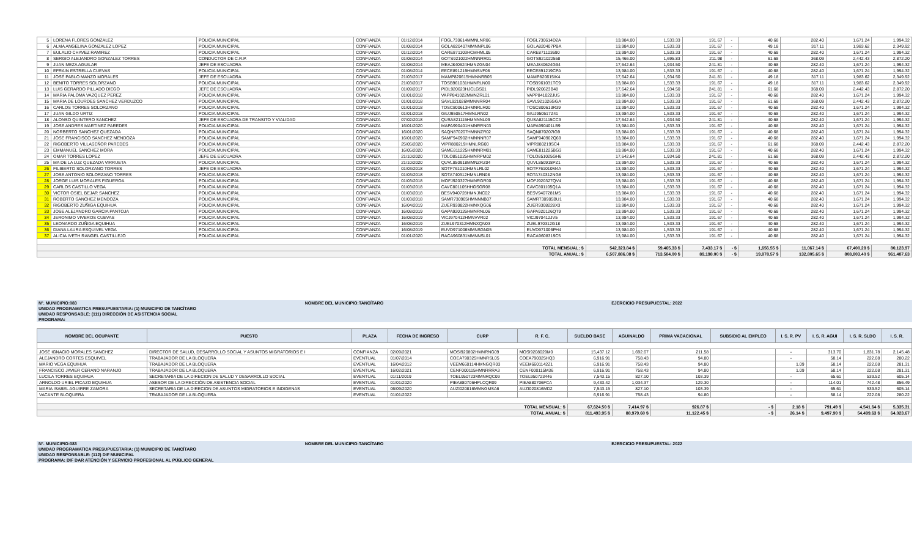| 5 | LORENA FLORES GONZALEZ | POLICIA MUNICIPAL | CONFIANZA | 01/12/2014 | FOGL730614MMNLNR06 | FOGL730614D2A | 13,984.00 | 1,533.33 | 191.67 | - | 40.68 | 282.40 | 1,671.24 | 1,994.32 |
| 6 | ALMA ANGELINA GONZALEZ LOPEZ | POLICIA MUNICIPAL | CONFIANZA | 01/08/2014 | GOLA820407MMNNPL06 | GOLA820407PBA | 13,984.00 | 1,533.33 | 191.67 | - | 49.18 | 317.11 | 1,983.62 | 2,349.92 |
| 7 | EULALIO CHAVEZ RAMIREZ | POLICIA MUNICIPAL | CONFIANZA | 01/12/2014 | CARE871103HCMHML05 | CARE871103690 | 13,984.00 | 1,533.33 | 191.67 | - | 40.68 | 282.40 | 1,671.24 | 1,994.32 |
| 8 | SERGIO ALEJANDRO GONZALEZ TORRES | CONDUCTOR DE C.R.P. | CONFIANZA | 01/08/2014 | GOTS921022HMNNRR01 | GOTS921022558 | 15,466.00 | 1,695.83 | 211.98 | - | 61.68 | 368.09 | 2,442.43 | 2,872.20 |
| 9 | JUAN MEZA AGUILAR | JEFE DE ESCUADRA | CONFIANZA | 01/08/2014 | MEAJ840624HMNZGN04 | MEAJ840624G94 | 17,642.64 | 1,934.50 | 241.81 | - | 40.68 | 282.40 | 1,671.24 | 1,994.32 |
| 10 | EFRAIN ESTRELLA CUEVAS | POLICIA MUNICIPAL | CONFIANZA | 01/08/2014 | EECE891219HMNSVF08 | EECE891219CPA | 13,984.00 | 1,533.33 | 191.67 | - | 40.68 | 282.40 | 1,671.24 | 1,994.32 |
| 11 | JOSÉ PABLO MANZO MORALES | JEFE DE ESCUADRA | CONFIANZA | 21/03/2017 | MAMP820615HMNNRB05 | MAMP820615IK4 | 17,642.64 | 1,934.50 | 241.81 | - | 49.18 | 317.11 | 1,983.62 | 2,349.92 |
| 12 | BENITO TORRES SOLORZANO | POLICIA MUNICIPAL | CONFIANZA | 21/03/2017 | TOSB961031HMNRLN00 | TOSB961031TC9 | 13,984.00 | 1,533.33 | 191.67 | - | 49.18 | 317.11 | 1,983.62 | 2,349.92 |
| 13 | LUIS GERARDO PILLADO DIEGO | JEFE DE ESCUADRA | CONFIANZA | 01/09/2017 | PIDL920623HJCLGS01 | PIDL920623B48 | 17,642.64 | 1,934.50 | 241.81 | - | 61.68 | 368.09 | 2,442.43 | 2,872.20 |
| 14 | MARIA PALOMA VAZQUEZ PEREZ | POLICIA MUNICIPAL | CONFIANZA | 01/01/2018 | VAPP841022MMNZRL01 | VAPP841022JU5 | 13,984.00 | 1,533.33 | 191.67 | - | 40.68 | 282.40 | 1,671.24 | 1,994.32 |
| 15 | MARIA DE LOURDES SANCHEZ VERDUZCO | POLICIA MUNICIPAL | CONFIANZA | 01/01/2018 | SAVL921026MMNNRR04 | SAVL921026GGA | 13,984.00 | 1,533.33 | 191.67 | - | 61.68 | 368.09 | 2,442.43 | 2,872.20 |
| 16 | CARLOS TORRES SOLORZANO | POLICIA MUNICIPAL | CONFIANZA | 01/01/2018 | TOSC800613HMNRLR00 | TOSC800613R39 | 13,984.00 | 1,533.33 | 191.67 | - | 40.68 | 282.40 | 1,671.24 | 1,994.32 |
| 17 | JUAN GILDO URTIZ | POLICIA MUNICIPAL | CONFIANZA | 01/01/2018 | GIUJ950517HMNLRN02 | GIUJ950517Z41 | 13,984.00 | 1,533.33 | 191.67 | - | 40.68 | 282.40 | 1,671.24 | 1,994.32 |
| 18 | ALONSO QUINTERO SANCHEZ | JEFE DE ESCUADRA DE TRANSITO Y VIALIDAD | CONFIANZA | 07/02/2018 | QUSA821115HMNNNL09 | QUSA821115CC3 | 17,642.64 | 1,934.50 | 241.81 | - | 40.68 | 282.40 | 1,671.24 | 1,994.32 |
| 19 | JOSE ANDRES MARTINEZ PAREDES | POLICIA MUNICIPAL | CONFIANZA | 16/01/2020 | MAPA990401HMNRRN03 | MAPA990401LB9 | 13,984.00 | 1,533.33 | 191.67 | - | 40.68 | 282.40 | 1,671.24 | 1,994.32 |
| 20 | NORBERTO SANCHEZ QUEZADA | POLICIA MUNICIPAL | CONFIANZA | 16/01/2020 | SAQN870207HMNNZR02 | SAQN870207IG9 | 13,984.00 | 1,533.33 | 191.67 | - | 40.68 | 282.40 | 1,671.24 | 1,994.32 |
| 21 | JOSE FRANCISCO SANCHEZ MENDOZA | POLICIA MUNICIPAL | CONFIANZA | 16/01/2020 | SAMF940902HMNNNR07 | SAMF940902Q69 | 13,984.00 | 1,533.33 | 191.67 | - | 40.68 | 282.40 | 1,671.24 | 1,994.32 |
| 22 | RIGOBERTO VILLASEÑOR PAREDES | POLICIA MUNICIPAL | CONFIANZA | 25/05/2020 | VIPR880219HMNLRG00 | VIPR880219SC4 | 13,984.00 | 1,533.33 | 191.67 | - | 61.68 | 368.09 | 2,442.43 | 2,872.20 |
| 23 | EMMANUEL SANCHEZ MORA | POLICIA MUNICIPAL | CONFIANZA | 16/05/2020 | SAME811225HMNNRM01 | SAME811225BG3 | 13,984.00 | 1,533.33 | 191.67 | - | 40.68 | 282.40 | 1,671.24 | 1,994.32 |
| 24 | OMAR TORRES LOPEZ | JEFE DE ESCUADRA | CONFIANZA | 21/10/2020 | TOLO851025HMNRPM02 | TOLO851025GH6 | 17,642.64 | 1,934.50 | 241.81 | - | 61.68 | 368.09 | 2,442.43 | 2,872.20 |
| 25 | MA DE LA LUZ QUEZADA VIRRUETA | POLICIA MUNICIPAL | CONFIANZA | 21/10/2020 | QUVL850918MMNZRZ04 | QUVL850918PZ1 | 13,984.00 | 1,533.33 | 191.67 | - | 40.68 | 282.40 | 1,671.24 | 1,994.32 |
| 26 | FILIBERTO SOLORZANO TORRES | JEFE DE ESCUADRA | CONFIANZA | 01/03/2018 | SOTF761010HMNLRL02 | SOTF761010M4A | 13,984.00 | 1,533.33 | 191.67 | - | 40.68 | 282.40 | 1,671.24 | 1,994.32 |
| 27 | JOSE ANTONIO SOLORZANO TORRES | POLICIA MUNICIPAL | CONFIANZA | 01/03/2018 | SOTA740312HMNLRN08 | SOTA740312NG8 | 13,984.00 | 1,533.33 | 191.67 | - | 40.68 | 282.40 | 1,671.24 | 1,994.32 |
| 28 | JORGE LUIS MORALES FIGUEROA | POLICIA MUNICIPAL | CONFIANZA | 01/03/2018 | MOFJ920327HMNRGR00 | MOFJ920327QV4 | 13,984.00 | 1,533.33 | 191.67 | - | 40.68 | 282.40 | 1,671.24 | 1,994.32 |
| 29 | CARLOS CASTILLO VEGA | POLICIA MUNICIPAL | CONFIANZA | 01/03/2018 | CAVC801105HHGSGR08 | CAVC801105Q1A | 13,984.00 | 1,533.33 | 191.67 | - | 40.68 | 282.40 | 1,671.24 | 1,994.32 |
| 30 | VICTOR OSIEL BEJAR SANCHEZ | POLICIA MUNICIPAL | CONFIANZA | 01/03/2018 | BESV940728HMNJNC02 | BESV9407281M5 | 13,984.00 | 1,533.33 | 191.67 | - | 40.68 | 282.40 | 1,671.24 | 1,994.32 |
| 31 | ROBERTO SANCHEZ MENDOZA | POLICIA MUNICIPAL | CONFIANZA | 01/03/2018 | SAMR730905HMNNNB07 | SAMR730905BU1 | 13,984.00 | 1,533.33 | 191.67 | - | 40.68 | 282.40 | 1,671.24 | 1,994.32 |
| 32 | RIGOBERTO ZUÑIGA EQUIHUA | POLICIA MUNICIPAL | CONFIANZA | 16/04/2019 | ZUER930822HMNXQG06 | ZUER9308228X3 | 13,984.00 | 1,533.33 | 191.67 | - | 40.68 | 282.40 | 1,671.24 | 1,994.32 |
| 33 | JOSE ALEJANDRO GARCIA PANTOJA | POLICIA MUNICIPAL | CONFIANZA | 16/08/2019 | GAPA920126HMNRNL06 | GAPA920126QT9 | 13,984.00 | 1,533.33 | 191.67 | - | 40.68 | 282.40 | 1,671.24 | 1,994.32 |
| 34 | JERONIMO VIVEROS CUEVAS | POLICIA MUNICIPAL | CONFIANZA | 16/08/2019 | VICJ970412HMNVVR02 | VICJ970412JV5 | 13,984.00 | 1,533.33 | 191.67 | - | 40.68 | 282.40 | 1,671.24 | 1,994.32 |
| 35 | LEONARDO ZUÑIGA EQUIHUA | POLICIA MUNICIPAL | CONFIANZA | 16/08/2019 | ZUEL970312HMNXQN03 | ZUEL970312G18 | 13,984.00 | 1,533.33 | 191.67 | - | 40.68 | 282.40 | 1,671.24 | 1,994.32 |
| 36 | DIANA LAURA ESQUIVEL VEGA | POLICIA MUNICIPAL | CONFIANZA | 16/08/2019 | EUVD971006MMNSGN05 | EUVD971006PH4 | 13,984.00 | 1,533.33 | 191.67 | - | 40.68 | 282.40 | 1,671.24 | 1,994.32 |
| 37 | ALICIA IVETH RANGEL CASTILLEJO | POLICIA MUNICIPAL | CONFIANZA | 01/01/2020 | RACA960831MMNNSL01 | RACA9608319C5 | 13,984.00 | 1,533.33 | 191.67 | - | 40.68 | 282.40 | 1,671.24 | 1,994.32 |
| TOTAL MENSUAL: $ | | | | | | | 542,323.84 $ | 59,465.33 $ | 7,433.17 $ | - $ | 1,656.55 $ | 11,067.14 $ | 67,400.28 $ | 80,123.97 |
| TOTAL ANUAL: $ | | | | | | | 6,507,886.08 $ | 713,584.00 $ | 89,198.00 $ | - $ | 19,878.57 $ | 132,805.65 $ | 808,803.40 $ | 961,487.63 |
N°. MUNICIPIO:083 NOMBRE DEL MUNICIPIO:TANCÍTARO EJERCICIO PRESUPUESTAL: 2022
UNIDAD PROGRAMATICA PRESUPUESTARIA: (1) MUNICIPIO DE TANCÍTARO
UNIDAD RESPONSABLE: (111) DIRECCIÓN DE ASISTENCIA SOCIAL
PROGRAMA:
| NOMBRE DEL OCUPANTE | PUESTO | PLAZA | FECHA DE INGRESO | CURP | R. F. C. | SUELDO BASE | AGUINALDO | PRIMA VACACIONAL | SUBSIDIO AL EMPLEO | I. S. R. PV | I. S. R. AGUI | I. S. R. SLDO | I. S. R. |
| --- | --- | --- | --- | --- | --- | --- | --- | --- | --- | --- | --- | --- | --- |
| JOSÉ IGNACIO MORALES SANCHEZ | DIRECTOR DE SALUD, DESARROLLO SOCIAL Y ASUNTOS MIGRATORIOS E I | CONFIANZA | 02/09/2021 | MOSI920802HMNRNG09 | MOSI9208029M0 | 15,437.12 | 1,692.67 | 211.58 | | - | 313.70 | 1,831.78 | 2,145.48 |
| ALEJANDRO CORTES ESQUIVEL | TRABAJADOR DE LA BLOQUERA | EVENTUAL | 01/07/2014 | COEA790325HMNRSL05 | COEA790325HQ3 | 6,916.91 | 758.43 | 94.80 | | - | 58.14 | 222.08 | 280.22 |
| MARIO VEGA EQUIHUA | TRABAJADOR DE LA BLOQUERA | EVENTUAL | 16/04/2012 | VEEM660114HMNGQR03 | VEEM6601142Z1 | 6,916.91 | 758.43 | 94.80 | | 1.09 | 58.14 | 222.08 | 281.31 |
| FRANCISCO JAVIER CERANO NARANJO | TRABAJADOR DE LA BLOQUERA | EVENTUAL | 16/02/2021 | CENF000115HMNRRRA3 | CENF000115M36 | 6,916.91 | 758.43 | 94.80 | | 1.09 | 58.14 | 222.08 | 281.31 |
| LUCILA TORRES EQUIHUA | SECRETARIA DE LA DIRECION DE SALUD Y DESARROLLO SOCIAL | EVENTUAL | 01/11/2019 | TOEL950723MMNRQC09 | TOEL950723446 | 7,543.15 | 827.10 | 103.39 | | - | 65.61 | 539.52 | 605.14 |
| ARNOLDO URIEL PICAZO EQUIHUA | ASESOR DE LA DIRECCIÓN DE ASISTENCIA SOCIAL | EVENTUAL | 01/01/2020 | PIEA880706HPLCQR09 | PIEA880706FCA | 9,433.42 | 1,034.37 | 129.30 | | - | 114.01 | 742.48 | 856.49 |
| MARIA ISABEL AGUIRRE ZAMORA | SECRETARIA DE LA DIRECION DE ASUNTOS MIGRATORIOS E INDIGENAS | EVENTUAL | 06/09/2020 | AUZI020816MMNGMSA6 | AUZI020816MD2 | 7,543.15 | 827.10 | 103.39 | | - | 65.61 | 539.52 | 605.14 |
| VACANTE BLOQUERA | TRABAJADOR DE LA BLOQUERA | EVENTUAL | 01/01/2022 | | | 6,916.91 | 758.43 | 94.80 | | - | 58.14 | 222.08 | 280.22 |
| TOTAL MENSUAL: $ | | | | | | 67,624.50 $ | 7,414.97 $ | 926.87 $ | - $ | 2.18 $ | 791.49 $ | 4,541.64 $ | 5,335.31 |
| TOTAL ANUAL: $ | | | | | | 811,493.95 $ | 88,979.60 $ | 11,122.45 $ | - $ | 26.14 $ | 9,497.90 $ | 54,499.63 $ | 64,023.67 |
N°. MUNICIPIO:083 NOMBRE DEL MUNICIPIO:TANCÍTARO EJERCICIO PRESUPUESTAL: 2022
UNIDAD PROGRAMATICA PRESUPUESTARIA: (1) MUNICIPIO DE TANCÍTARO
UNIDAD RESPONSABLE: (112) DIF MUNICIPAL
PROGRAMA: DIF DAR ATENCIÓN Y SERVICIO PROFESIONAL AL PÚBLICO GENERAL